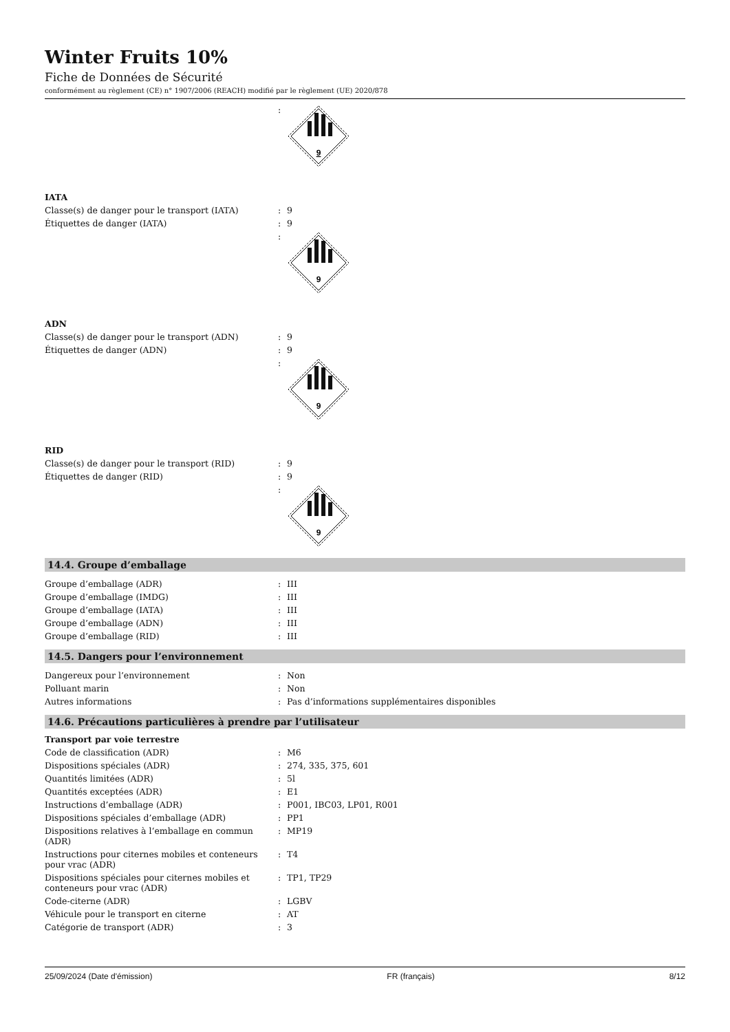Winter Fruits 10%
Fiche de Données de Sécurité
conformément au règlement (CE) n° 1907/2006 (REACH) modifié par le règlement (UE) 2020/878
| | : | 9 |
IATA
| Classe(s) de danger pour le transport (IATA) | : | 9 |
| Étiquettes de danger (IATA) | : | 9 |
| | : | 9 |
ADN
| Classe(s) de danger pour le transport (ADN) | : | 9 |
| Étiquettes de danger (ADN) | : | 9 |
| | : | 9 |
RID
| Classe(s) de danger pour le transport (RID) | : | 9 |
| Étiquettes de danger (RID) | : | 9 |
| | : | 9 |
14.4. Groupe d’emballage
| Groupe d’emballage (ADR) | : | III |
| Groupe d’emballage (IMDG) | : | III |
| Groupe d’emballage (IATA) | : | III |
| Groupe d’emballage (ADN) | : | III |
| Groupe d’emballage (RID) | : | III |
14.5. Dangers pour l’environnement
| Dangereux pour l’environnement | : | Non |
| Polluant marin | : | Non |
| Autres informations | : | Pas d’informations supplémentaires disponibles |
14.6. Précautions particulières à prendre par l’utilisateur
Transport par voie terrestre
| Code de classification (ADR) | : | M6 |
| Dispositions spéciales (ADR) | : | 274, 335, 375, 601 |
| Quantités limitées (ADR) | : | 5l |
| Quantités exceptées (ADR) | : | E1 |
| Instructions d’emballage (ADR) | : | P001, IBC03, LP01, R001 |
| Dispositions spéciales d’emballage (ADR) | : | PP1 |
| Dispositions relatives à l‘emballage en commun (ADR) | : | MP19 |
| Instructions pour citernes mobiles et conteneurs pour vrac (ADR) | : | T4 |
| Dispositions spéciales pour citernes mobiles et conteneurs pour vrac (ADR) | : | TP1, TP29 |
| Code-citerne (ADR) | : | LGBV |
| Véhicule pour le transport en citerne | : | AT |
| Catégorie de transport (ADR) | : | 3 |
25/09/2024 (Date d'émission) FR (français) 8/12